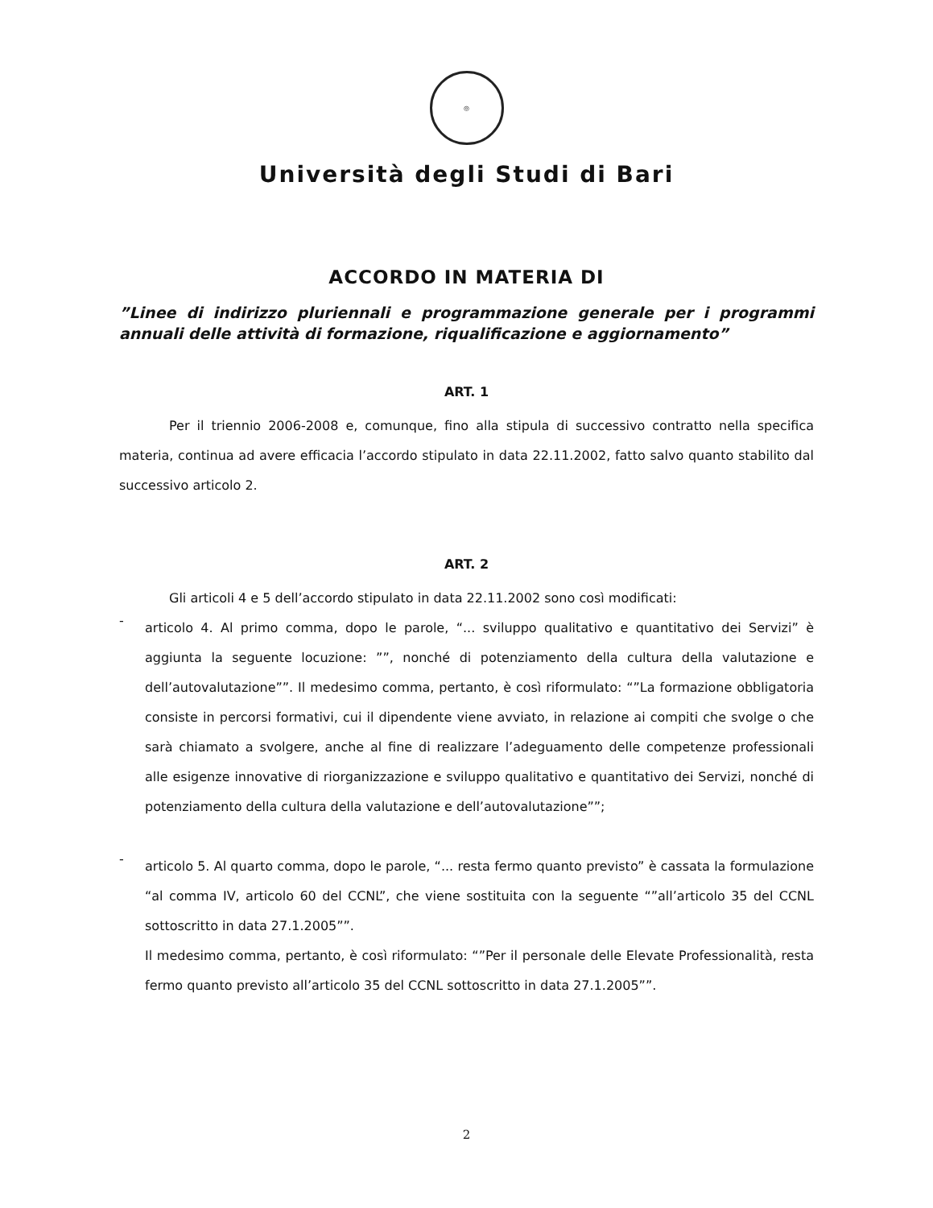◎
Università degli Studi di Bari
ACCORDO IN MATERIA DI
”Linee di indirizzo pluriennali e programmazione generale per i programmi annuali delle attività di formazione, riqualificazione e aggiornamento”
ART. 1
Per il triennio 2006-2008 e, comunque, fino alla stipula di successivo contratto nella specifica materia, continua ad avere efficacia l’accordo stipulato in data 22.11.2002, fatto salvo quanto stabilito dal successivo articolo 2.
ART. 2
Gli articoli 4 e 5 dell’accordo stipulato in data 22.11.2002 sono così modificati:
-
articolo 4. Al primo comma, dopo le parole, “... sviluppo qualitativo e quantitativo dei Servizi” è aggiunta la seguente locuzione: ””, nonché di potenziamento della cultura della valutazione e dell’autovalutazione””. Il medesimo comma, pertanto, è così riformulato: “”La formazione obbligatoria consiste in percorsi formativi, cui il dipendente viene avviato, in relazione ai compiti che svolge o che sarà chiamato a svolgere, anche al fine di realizzare l’adeguamento delle competenze professionali alle esigenze innovative di riorganizzazione e sviluppo qualitativo e quantitativo dei Servizi, nonché di potenziamento della cultura della valutazione e dell’autovalutazione””;
-
articolo 5. Al quarto comma, dopo le parole, “... resta fermo quanto previsto” è cassata la formulazione “al comma IV, articolo 60 del CCNL”, che viene sostituita con la seguente “”all’articolo 35 del CCNL sottoscritto in data 27.1.2005””.
Il medesimo comma, pertanto, è così riformulato: “”Per il personale delle Elevate Professionalità, resta fermo quanto previsto all’articolo 35 del CCNL sottoscritto in data 27.1.2005””.
2